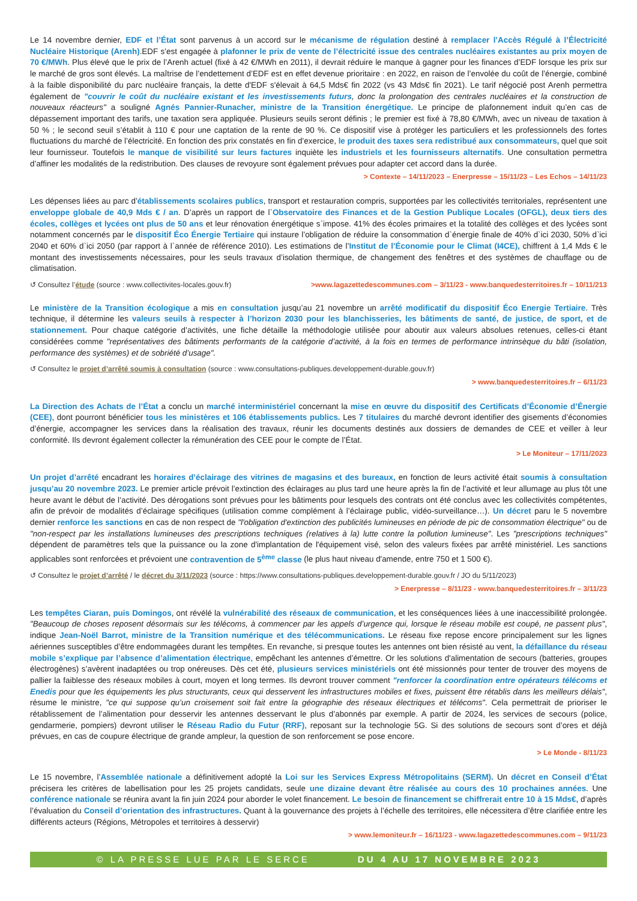Le 14 novembre dernier, EDF et l’État sont parvenus à un accord sur le mécanisme de régulation destiné à remplacer l’Accès Régulé à l’Électricité Nucléaire Historique (Arenh).EDF s’est engagée à plafonner le prix de vente de l’électricité issue des centrales nucléaires existantes au prix moyen de 70 €/MWh. Plus élevé que le prix de l’Arenh actuel (fixé à 42 €/MWh en 2011), il devrait réduire le manque à gagner pour les finances d’EDF lorsque les prix sur le marché de gros sont élevés. La maîtrise de l’endettement d’EDF est en effet devenue prioritaire : en 2022, en raison de l’envolée du coût de l’énergie, combiné à la faible disponibilité du parc nucléaire français, la dette d'EDF s'élevait à 64,5 Mds€ fin 2022 (vs 43 Mds€ fin 2021). Le tarif négocié post Arenh permettra également de "couvrir le coût du nucléaire existant et les investissements futurs, donc la prolongation des centrales nucléaires et la construction de nouveaux réacteurs" a souligné Agnés Pannier-Runacher, ministre de la Transition énergétique. Le principe de plafonnement induit qu’en cas de dépassement important des tarifs, une taxation sera appliquée. Plusieurs seuils seront définis ; le premier est fixé à 78,80 €/MWh, avec un niveau de taxation à 50 % ; le second seuil s’établit à 110 € pour une captation de la rente de 90 %. Ce dispositif vise à protéger les particuliers et les professionnels des fortes fluctuations du marché de l’électricité. En fonction des prix constatés en fin d’exercice, le produit des taxes sera redistribué aux consommateurs, quel que soit leur fournisseur. Toutefois le manque de visibilité sur leurs factures inquiète les industriels et les fournisseurs alternatifs. Une consultation permettra d’affiner les modalités de la redistribution. Des clauses de revoyure sont également prévues pour adapter cet accord dans la durée.
> Contexte – 14/11/2023 – Enerpresse – 15/11/23 – Les Echos – 14/11/23
Les dépenses liées au parc d’établissements scolaires publics, transport et restauration compris, supportées par les collectivités territoriales, représentent une enveloppe globale de 40,9 Mds € / an. D’après un rapport de l`Observatoire des Finances et de la Gestion Publique Locales (OFGL), deux tiers des écoles, collèges et lycées ont plus de 50 ans et leur rénovation énergétique s`impose. 41% des écoles primaires et la totalité des collèges et des lycées sont notamment concernés par le dispositif Éco Énergie Tertiaire qui instaure l’obligation de réduire la consommation d`énergie finale de 40% d`ici 2030, 50% d`ici 2040 et 60% d`ici 2050 (par rapport à l`année de référence 2010). Les estimations de l’Institut de l’Économie pour le Climat (I4CE), chiffrent à 1,4 Mds € le montant des investissements nécessaires, pour les seuls travaux d’isolation thermique, de changement des fenêtres et des systèmes de chauffage ou de climatisation.
↺ Consultez l’étude (source : www.collectivites-locales.gouv.fr) >www.lagazettedescommunes.com – 3/11/23 - www.banquedesterritoires.fr – 10/11/213
Le ministère de la Transition écologique a mis en consultation jusqu’au 21 novembre un arrêté modificatif du dispositif Éco Energie Tertiaire. Très technique, il détermine les valeurs seuils à respecter à l’horizon 2030 pour les blanchisseries, les bâtiments de santé, de justice, de sport, et de stationnement. Pour chaque catégorie d’activités, une fiche détaille la méthodologie utilisée pour aboutir aux valeurs absolues retenues, celles-ci étant considérées comme "représentatives des bâtiments performants de la catégorie d’activité, à la fois en termes de performance intrinsèque du bâti (isolation, performance des systèmes) et de sobriété d’usage".
↺ Consultez le projet d’arrêté soumis à consultation (source : www.consultations-publiques.developpement-durable.gouv.fr)
> www.banquedesterritoires.fr – 6/11/23
La Direction des Achats de l’État a conclu un marché interministériel concernant la mise en œuvre du dispositif des Certificats d’Économie d’Énergie (CEE), dont pourront bénéficier tous les ministères et 106 établissements publics. Les 7 titulaires du marché devront identifier des gisements d’économies d’énergie, accompagner les services dans la réalisation des travaux, réunir les documents destinés aux dossiers de demandes de CEE et veiller à leur conformité. Ils devront également collecter la rémunération des CEE pour le compte de l’État.
> Le Moniteur – 17/11/2023
Un projet d’arrêté encadrant les horaires d’éclairage des vitrines de magasins et des bureaux, en fonction de leurs activité était soumis à consultation jusqu’au 20 novembre 2023. Le premier article prévoit l’extinction des éclairages au plus tard une heure après la fin de l’activité et leur allumage au plus tôt une heure avant le début de l’activité. Des dérogations sont prévues pour les bâtiments pour lesquels des contrats ont été conclus avec les collectivités compétentes, afin de prévoir de modalités d’éclairage spécifiques (utilisation comme complément à l’éclairage public, vidéo-surveillance…). Un décret paru le 5 novembre dernier renforce les sanctions en cas de non respect de "l'obligation d'extinction des publicités lumineuses en période de pic de consommation électrique" ou de "non-respect par les installations lumineuses des prescriptions techniques (relatives à la) lutte contre la pollution lumineuse". Les "prescriptions techniques" dépendent de paramètres tels que la puissance ou la zone d'implantation de l'équipement visé, selon des valeurs fixées par arrêté ministériel. Les sanctions applicables sont renforcées et prévoient une contravention de 5<sup>ème</sup> classe (le plus haut niveau d'amende, entre 750 et 1 500 €).
↺ Consultez le projet d’arrêté / le décret du 3/11/2023 (source : https://www.consultations-publiques.developpement-durable.gouv.fr / JO du 5/11/2023)
> Enerpresse – 8/11/23 - www.banquedesterritoires.fr – 3/11/23
Les tempêtes Ciaran, puis Domingos, ont révélé la vulnérabilité des réseaux de communication, et les conséquences liées à une inaccessibilité prolongée. "Beaucoup de choses reposent désormais sur les télécoms, à commencer par les appels d’urgence qui, lorsque le réseau mobile est coupé, ne passent plus", indique Jean-Noël Barrot, ministre de la Transition numérique et des télécommunications. Le réseau fixe repose encore principalement sur les lignes aériennes susceptibles d’être endommagées durant les tempêtes. En revanche, si presque toutes les antennes ont bien résisté au vent, la défaillance du réseau mobile s’explique par l’absence d’alimentation électrique, empêchant les antennes d’émettre. Or les solutions d'alimentation de secours (batteries, groupes électrogènes) s’avèrent inadaptées ou trop onéreuses. Dès cet été, plusieurs services ministériels ont été missionnés pour tenter de trouver des moyens de pallier la faiblesse des réseaux mobiles à court, moyen et long termes. Ils devront trouver comment "renforcer la coordination entre opérateurs télécoms et Enedis pour que les équipements les plus structurants, ceux qui desservent les infrastructures mobiles et fixes, puissent être rétablis dans les meilleurs délais", résume le ministre, "ce qui suppose qu’un croisement soit fait entre la géographie des réseaux électriques et télécoms". Cela permettrait de prioriser le rétablissement de l’alimentation pour desservir les antennes desservant le plus d’abonnés par exemple. A partir de 2024, les services de secours (police, gendarmerie, pompiers) devront utiliser le Réseau Radio du Futur (RRF), reposant sur la technologie 5G. Si des solutions de secours sont d’ores et déjà prévues, en cas de coupure électrique de grande ampleur, la question de son renforcement se pose encore.
> Le Monde - 8/11/23
Le 15 novembre, l’Assemblée nationale a définitivement adopté la Loi sur les Services Express Métropolitains (SERM). Un décret en Conseil d’État précisera les critères de labellisation pour les 25 projets candidats, seule une dizaine devant être réalisée au cours des 10 prochaines années. Une conférence nationale se réunira avant la fin juin 2024 pour aborder le volet financement. Le besoin de financement se chiffrerait entre 10 à 15 Mds€, d’après l’évaluation du Conseil d’orientation des infrastructures. Quant à la gouvernance des projets à l’échelle des territoires, elle nécessitera d’être clarifiée entre les différents acteurs (Régions, Métropoles et territoires à desservir)
> www.lemoniteur.fr – 16/11/23 - www.lagazettedescommunes.com – 9/11/23
© LA PRESSE LUE PAR LE SERCE DU 4 AU 17 NOVEMBRE 2023